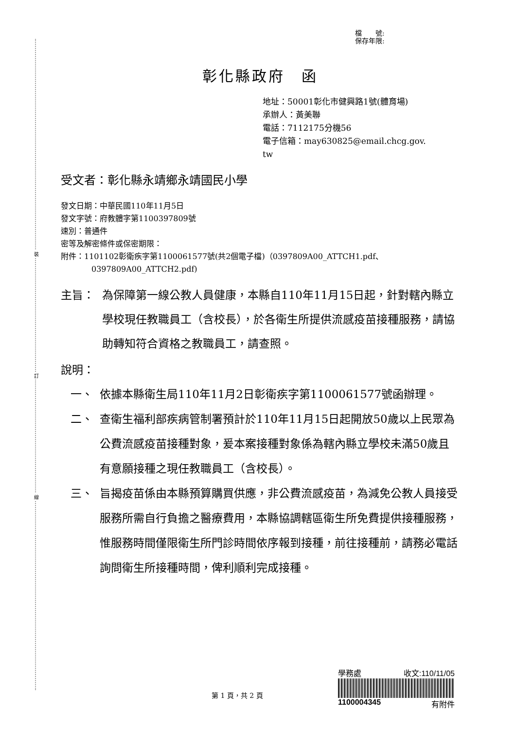裝
訂
線
檔　　號:
保存年限:
彰化縣政府　函
地址：50001彰化市健興路1號(體育場)
承辦人：黃美聯
電話：7112175分機56
電子信箱：may630825@email.chcg.gov.
tw
受文者：彰化縣永靖鄉永靖國民小學
發文日期：中華民國110年11月5日
發文字號：府教體字第1100397809號
速別：普通件
密等及解密條件或保密期限：
附件：1101102彰衛疾字第1100061577號(共2個電子檔)（0397809A00_ATTCH1.pdf、
0397809A00_ATTCH2.pdf)
主旨： 為保障第一線公教人員健康，本縣自110年11月15日起，針對轄內縣立學校現任教職員工（含校長），於各衛生所提供流感疫苗接種服務，請協助轉知符合資格之教職員工，請查照。
說明：
一、 依據本縣衛生局110年11月2日彰衛疾字第1100061577號函辦理。
二、 查衛生福利部疾病管制署預計於110年11月15日起開放50歲以上民眾為公費流感疫苗接種對象，爰本案接種對象係為轄內縣立學校未滿50歲且有意願接種之現任教職員工（含校長）。
三、 旨揭疫苗係由本縣預算購買供應，非公費流感疫苗，為減免公教人員接受服務所需自行負擔之醫療費用，本縣協調轄區衛生所免費提供接種服務，惟服務時間僅限衛生所門診時間依序報到接種，前往接種前，請務必電話詢問衛生所接種時間，俾利順利完成接種。
學務處 收文:110/11/05
1100004345 有附件
第 1 頁，共 2 頁